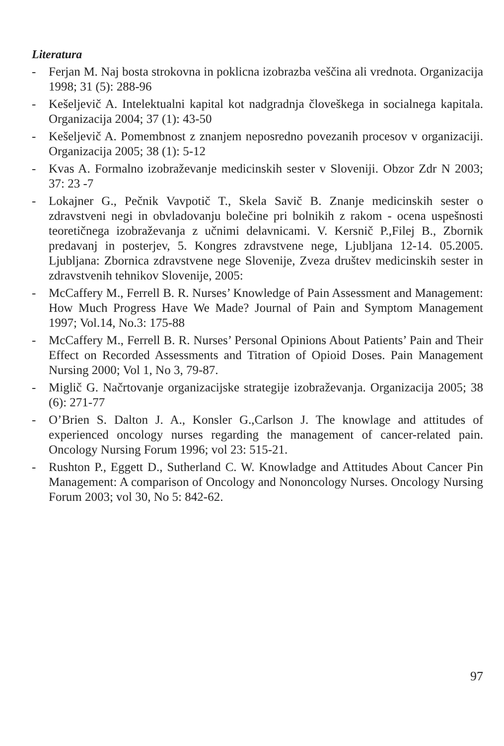Literatura
- Ferjan M. Naj bosta strokovna in poklicna izobrazba veščina ali vrednota. Organizacija 1998; 31 (5): 288-96
- Kešeljevič A. Intelektualni kapital kot nadgradnja človeškega in socialnega kapitala. Organizacija 2004; 37 (1): 43-50
- Kešeljevič A. Pomembnost z znanjem neposredno povezanih procesov v organizaciji. Organizacija 2005; 38 (1): 5-12
- Kvas A. Formalno izobraževanje medicinskih sester v Sloveniji. Obzor Zdr N 2003; 37: 23 -7
- Lokajner G., Pečnik Vavpotič T., Skela Savič B. Znanje medicinskih sester o zdravstveni negi in obvladovanju bolečine pri bolnikih z rakom - ocena uspešnosti teoretičnega izobraževanja z učnimi delavnicami. V. Kersnič P.,Filej B., Zbornik predavanj in posterjev, 5. Kongres zdravstvene nege, Ljubljana 12-14. 05.2005. Ljubljana: Zbornica zdravstvene nege Slovenije, Zveza društev medicinskih sester in zdravstvenih tehnikov Slovenije, 2005:
- McCaffery M., Ferrell B. R. Nurses’ Knowledge of Pain Assessment and Management: How Much Progress Have We Made? Journal of Pain and Symptom Management 1997; Vol.14, No.3: 175-88
- McCaffery M., Ferrell B. R. Nurses’ Personal Opinions About Patients’ Pain and Their Effect on Recorded Assessments and Titration of Opioid Doses. Pain Management Nursing 2000; Vol 1, No 3, 79-87.
- Miglič G. Načrtovanje organizacijske strategije izobraževanja. Organizacija 2005; 38 (6): 271-77
- O’Brien S. Dalton J. A., Konsler G.,Carlson J. The knowlage and attitudes of experienced oncology nurses regarding the management of cancer-related pain. Oncology Nursing Forum 1996; vol 23: 515-21.
- Rushton P., Eggett D., Sutherland C. W. Knowladge and Attitudes About Cancer Pin Management: A comparison of Oncology and Nononcology Nurses. Oncology Nursing Forum 2003; vol 30, No 5: 842-62.
97